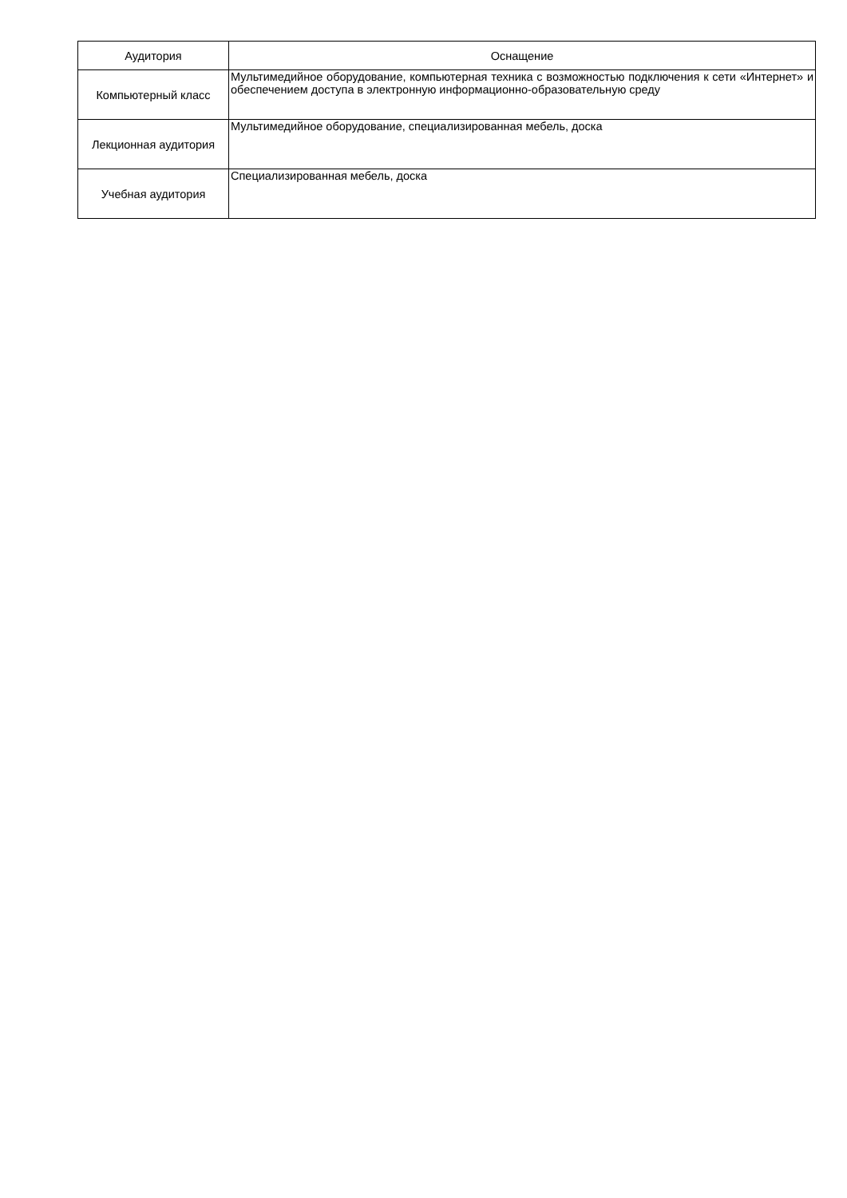| Аудитория | Оснащение |
| --- | --- |
| Компьютерный класс | Мультимедийное оборудование, компьютерная техника с возможностью подключения к сети «Интернет» и обеспечением доступа в электронную информационно-образовательную среду |
| Лекционная аудитория | Мультимедийное оборудование, специализированная мебель, доска |
| Учебная аудитория | Специализированная мебель, доска |